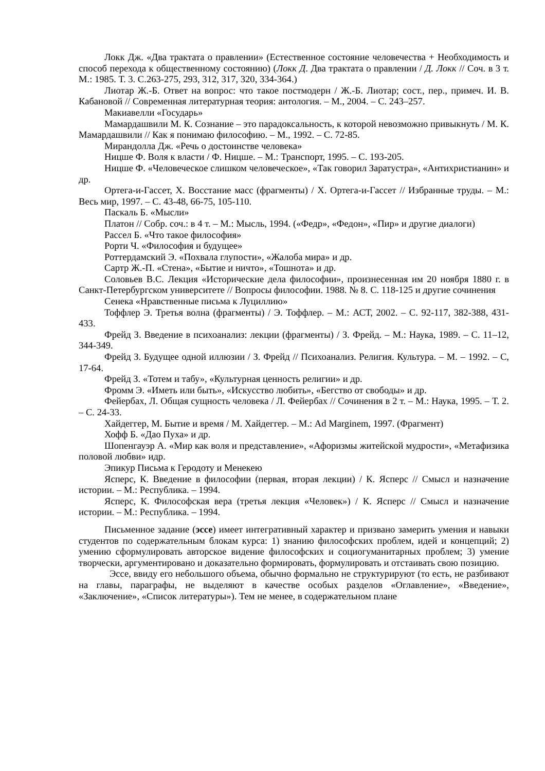Локк Дж. «Два трактата о правлении» (Естественное состояние человечества + Необходимость и способ перехода к общественному состоянию) (Локк Д. Два трактата о правлении / Д. Локк // Соч. в 3 т. М.: 1985. Т. 3. С.263-275, 293, 312, 317, 320, 334-364.)
Лиотар Ж.-Б. Ответ на вопрос: что такое постмодерн / Ж.-Б. Лиотар; сост., пер., примеч. И. В. Кабановой // Современная литературная теория: антология. – М., 2004. – С. 243–257.
Макиавелли «Государь»
Мамардашвили М. К. Сознание – это парадоксальность, к которой невозможно привыкнуть / М. К. Мамардашвили // Как я понимаю философию. – М., 1992. – С. 72-85.
Мирандолла Дж. «Речь о достоинстве человека»
Ницше Ф. Воля к власти / Ф. Ницше. – М.: Транспорт, 1995. – С. 193-205.
Ницше Ф. «Человеческое слишком человеческое», «Так говорил Заратустра», «Антихристианин» и др.
Ортега-и-Гассет, Х. Восстание масс (фрагменты) / Х. Ортега-и-Гассет // Избранные труды. – М.: Весь мир, 1997. – С. 43-48, 66-75, 105-110.
Паскаль Б. «Мысли»
Платон // Собр. соч.: в 4 т. – М.: Мысль, 1994. («Федр», «Федон», «Пир» и другие диалоги)
Рассел Б. «Что такое философия»
Рорти Ч. «Философия и будущее»
Роттердамский Э. «Похвала глупости», «Жалоба мира» и др.
Сартр Ж.-П. «Стена», «Бытие и ничто», «Тошнота» и др.
Соловьев В.С. Лекция «Исторические дела философии», произнесенная им 20 ноября 1880 г. в Санкт-Петербургском университете // Вопросы философии. 1988. № 8. С. 118-125 и другие сочинения
Сенека «Нравственные письма к Луциллию»
Тоффлер Э. Третья волна (фрагменты) / Э. Тоффлер. – М.: АСТ, 2002. – С. 92-117, 382-388, 431-433.
Фрейд З. Введение в психоанализ: лекции (фрагменты) / З. Фрейд. – М.: Наука, 1989. – С. 11–12, 344-349.
Фрейд З. Будущее одной иллюзии / З. Фрейд // Психоанализ. Религия. Культура. – М. – 1992. – С, 17-64.
Фрейд З. «Тотем и табу», «Культурная ценность религии» и др.
Фромм Э. «Иметь или быть», «Искусство любить», «Бегство от свободы» и др.
Фейербах, Л. Общая сущность человека / Л. Фейербах // Сочинения в 2 т. – М.: Наука, 1995. – Т. 2. – С. 24-33.
Хайдеггер, М. Бытие и время / М. Хайдеггер. – М.: Ad Marginem, 1997. (Фрагмент)
Хофф Б. «Дао Пуха» и др.
Шопенгауэр А. «Мир как воля и представление», «Афоризмы житейской мудрости», «Метафизика половой любви» идр.
Эпикур Письма к Геродоту и Менекею
Ясперс, К. Введение в философии (первая, вторая лекции) / К. Ясперс // Смысл и назначение истории. – М.: Республика. – 1994.
Ясперс, К. Философская вера (третья лекция «Человек») / К. Ясперс // Смысл и назначение истории. – М.: Республика. – 1994.
Письменное задание (эссе) имеет интегративный характер и призвано замерить умения и навыки студентов по содержательным блокам курса: 1) знанию философских проблем, идей и концепций; 2) умению сформулировать авторское видение философских и социогуманитарных проблем; 3) умение творчески, аргументировано и доказательно формировать, формулировать и отстаивать свою позицию.
Эссе, ввиду его небольшого объема, обычно формально не структурируют (то есть, не разбивают на главы, параграфы, не выделяют в качестве особых разделов «Оглавление», «Введение», «Заключение», «Список литературы»). Тем не менее, в содержательном плане